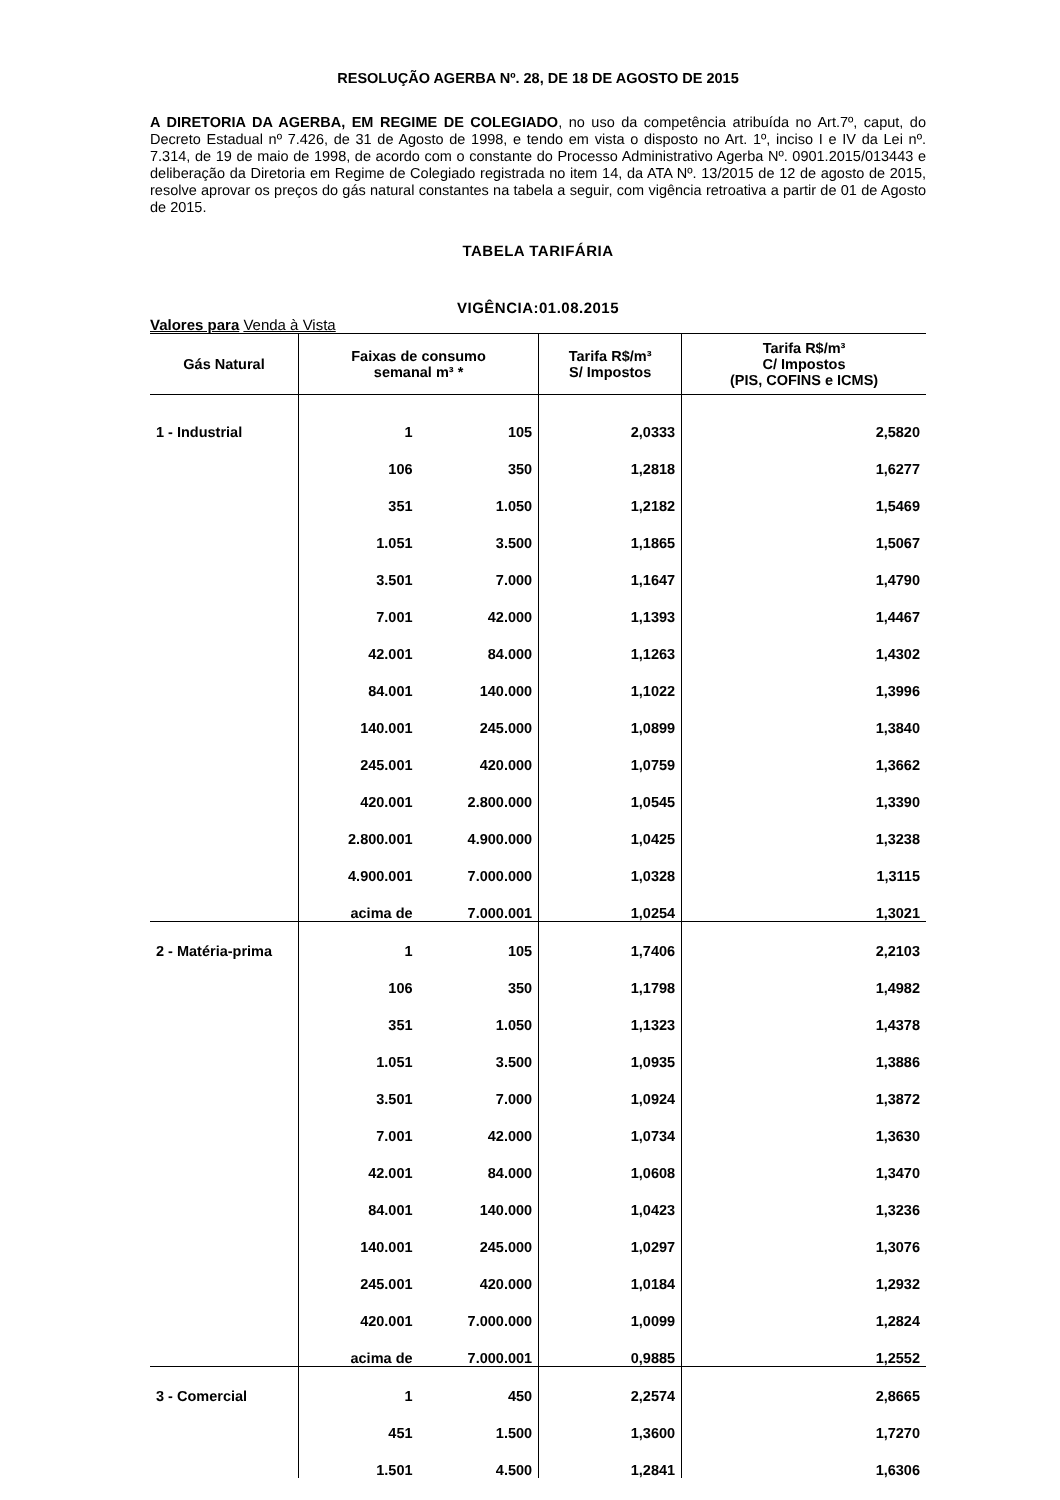RESOLUÇÃO AGERBA Nº. 28, DE 18 DE AGOSTO DE 2015
A DIRETORIA DA AGERBA, EM REGIME DE COLEGIADO, no uso da competência atribuída no Art.7º, caput, do Decreto Estadual nº 7.426, de 31 de Agosto de 1998, e tendo em vista o disposto no Art. 1º, inciso I e IV da Lei nº. 7.314, de 19 de maio de 1998, de acordo com o constante do Processo Administrativo Agerba Nº. 0901.2015/013443 e deliberação da Diretoria em Regime de Colegiado registrada no item 14, da ATA Nº. 13/2015 de 12 de agosto de 2015, resolve aprovar os preços do gás natural constantes na tabela a seguir, com vigência retroativa a partir de 01 de Agosto de 2015.
TABELA TARIFÁRIA
VIGÊNCIA:01.08.2015
Valores para Venda à Vista
| Gás Natural | Faixas de consumo semanal m³ * | | Tarifa R$/m³ S/ Impostos | Tarifa R$/m³ C/ Impostos (PIS, COFINS e ICMS) |
| --- | --- | --- | --- | --- |
| 1 - Industrial | 1 | 105 | 2,0333 | 2,5820 |
| | 106 | 350 | 1,2818 | 1,6277 |
| | 351 | 1.050 | 1,2182 | 1,5469 |
| | 1.051 | 3.500 | 1,1865 | 1,5067 |
| | 3.501 | 7.000 | 1,1647 | 1,4790 |
| | 7.001 | 42.000 | 1,1393 | 1,4467 |
| | 42.001 | 84.000 | 1,1263 | 1,4302 |
| | 84.001 | 140.000 | 1,1022 | 1,3996 |
| | 140.001 | 245.000 | 1,0899 | 1,3840 |
| | 245.001 | 420.000 | 1,0759 | 1,3662 |
| | 420.001 | 2.800.000 | 1,0545 | 1,3390 |
| | 2.800.001 | 4.900.000 | 1,0425 | 1,3238 |
| | 4.900.001 | 7.000.000 | 1,0328 | 1,3115 |
| | acima de | 7.000.001 | 1,0254 | 1,3021 |
| 2 - Matéria-prima | 1 | 105 | 1,7406 | 2,2103 |
| | 106 | 350 | 1,1798 | 1,4982 |
| | 351 | 1.050 | 1,1323 | 1,4378 |
| | 1.051 | 3.500 | 1,0935 | 1,3886 |
| | 3.501 | 7.000 | 1,0924 | 1,3872 |
| | 7.001 | 42.000 | 1,0734 | 1,3630 |
| | 42.001 | 84.000 | 1,0608 | 1,3470 |
| | 84.001 | 140.000 | 1,0423 | 1,3236 |
| | 140.001 | 245.000 | 1,0297 | 1,3076 |
| | 245.001 | 420.000 | 1,0184 | 1,2932 |
| | 420.001 | 7.000.000 | 1,0099 | 1,2824 |
| | acima de | 7.000.001 | 0,9885 | 1,2552 |
| 3 - Comercial | 1 | 450 | 2,2574 | 2,8665 |
| | 451 | 1.500 | 1,3600 | 1,7270 |
| | 1.501 | 4.500 | 1,2841 | 1,6306 |